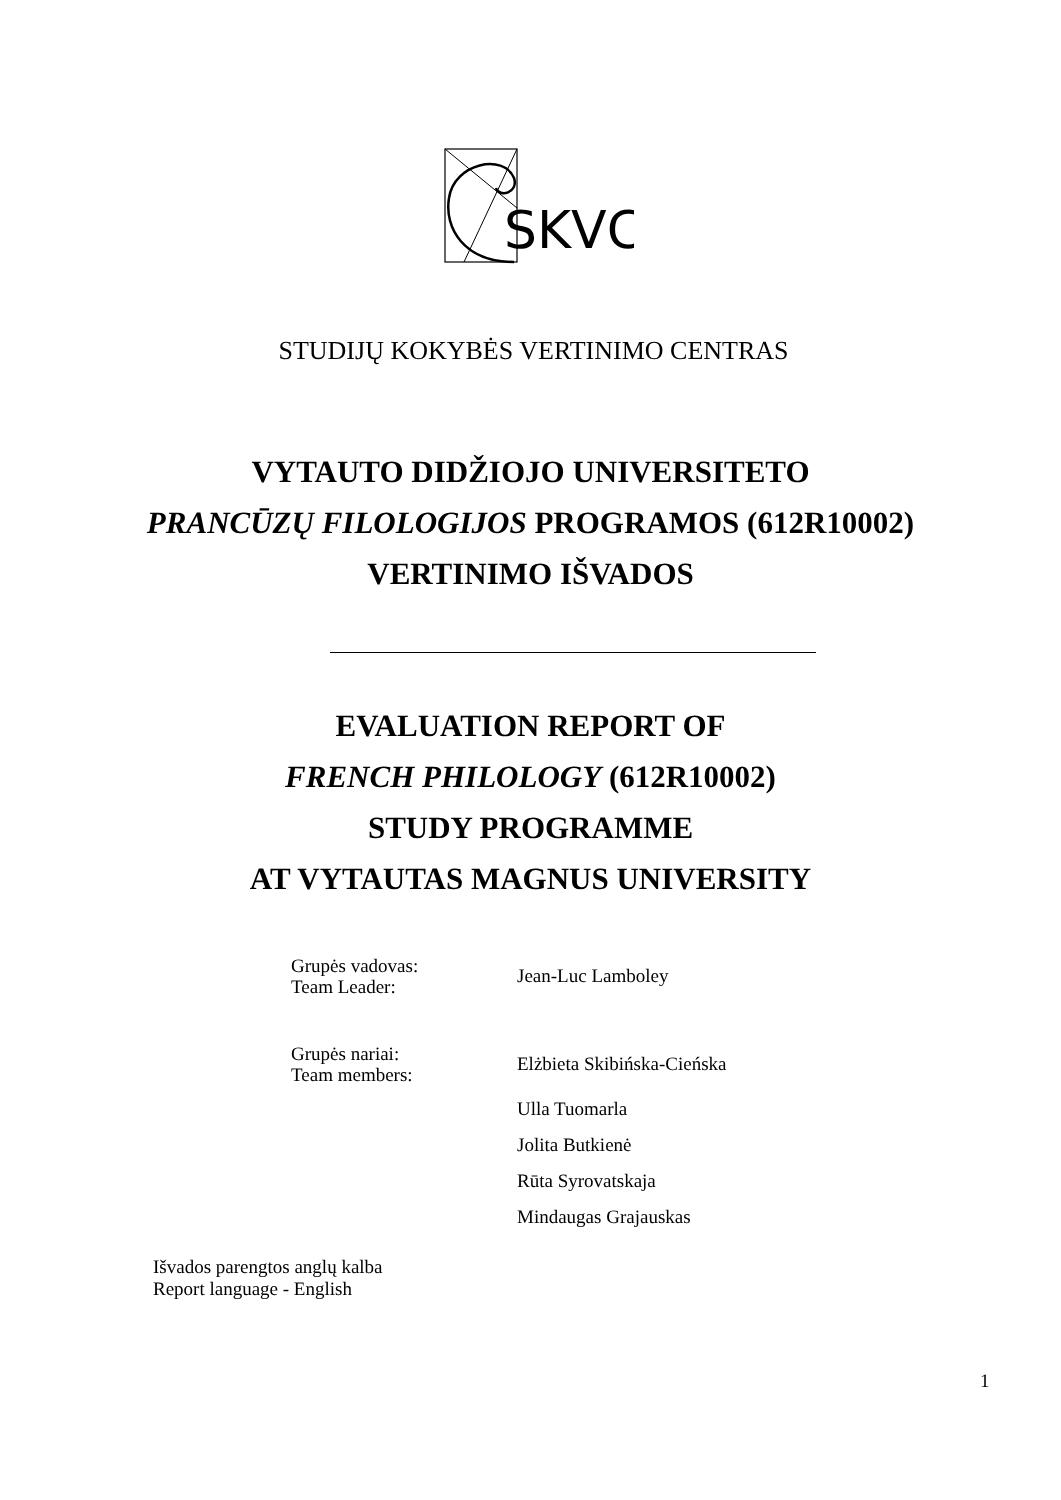SKVC
STUDIJŲ KOKYBĖS VERTINIMO CENTRAS
VYTAUTO DIDŽIOJO UNIVERSITETO
PRANCŪZŲ FILOLOGIJOS PROGRAMOS (612R10002)
VERTINIMO IŠVADOS
EVALUATION REPORT OF
FRENCH PHILOLOGY (612R10002)
STUDY PROGRAMME
AT VYTAUTAS MAGNUS UNIVERSITY
Grupės vadovas:
Team Leader:
Jean-Luc Lamboley
Grupės nariai:
Team members:
Elżbieta Skibińska-Cieńska
Ulla Tuomarla
Jolita Butkienė
Rūta Syrovatskaja
Mindaugas Grajauskas
Išvados parengtos anglų kalba
Report language - English
1